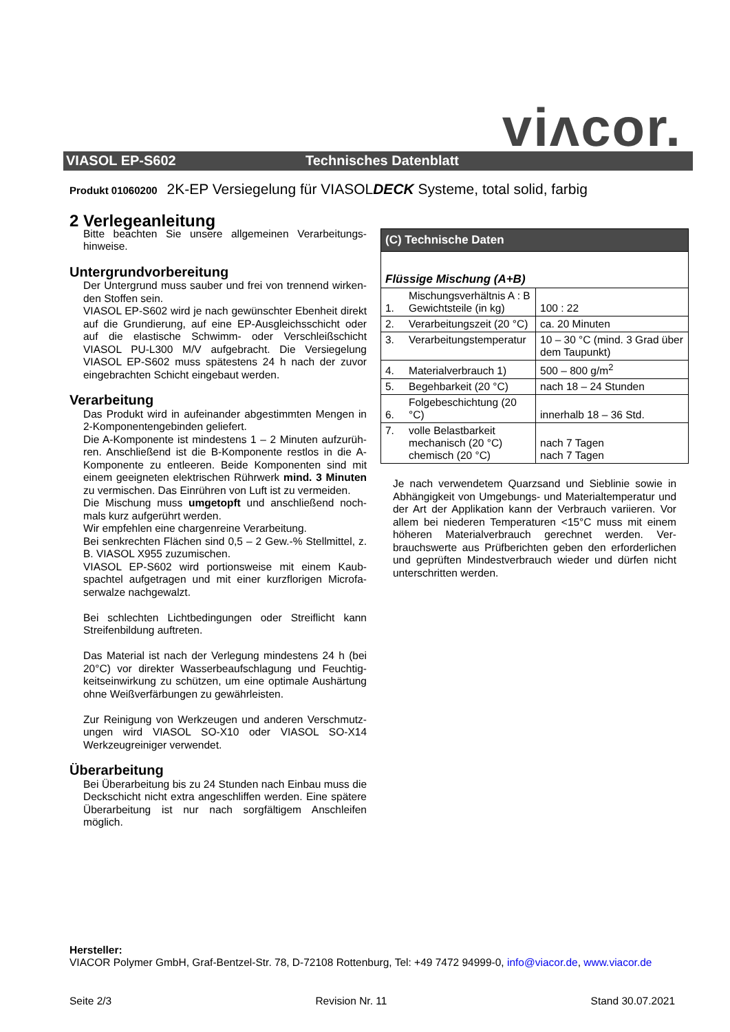viʌcor. VIASOL EP-S602 Technisches Datenblatt
Produkt 01060200 2K-EP Versiegelung für VIASOLDECK Systeme, total solid, farbig
2 Verlegeanleitung
Bitte beachten Sie unsere allgemeinen Verarbeitungs­hinweise.
Untergrundvorbereitung
Der Untergrund muss sauber und frei von trennend wirken­den Stoffen sein.
VIASOL EP-S602 wird je nach gewünschter Ebenheit di­rekt auf die Grundierung, auf eine EP-Ausgleichsschicht oder auf die elastische Schwimm- oder Verschleißschicht VIASOL PU-L300 M/V aufgebracht. Die Versiegelung VIASOL EP-S602 muss spätestens 24 h nach der zuvor eingebrachten Schicht eingebaut werden.
Verarbeitung
Das Produkt wird in aufeinander abgestimmten Mengen in 2-Komponentengebinden geliefert.
Die A-Komponente ist mindestens 1 – 2 Minuten aufzurüh­ren. Anschließend ist die B-Komponente restlos in die A-Komponente zu entleeren. Beide Komponenten sind mit einem geeigneten elektrischen Rührwerk mind. 3 Minuten zu vermischen. Das Einrühren von Luft ist zu vermeiden.
Die Mischung muss umgetopft und anschließend noch­mals kurz aufgerührt werden.
Wir empfehlen eine chargenreine Verarbeitung.
Bei senkrechten Flächen sind 0,5 – 2 Gew.-% Stellmittel, z. B. VIASOL X955 zuzumischen.
VIASOL EP-S602 wird portionsweise mit einem Kaub­spachtel aufgetragen und mit einer kurzflorigen Microfa­serwalze nachgewalzt.
Bei schlechten Lichtbedingungen oder Streiflicht kann Streifenbildung auftreten.
Das Material ist nach der Verlegung mindestens 24 h (bei 20°C) vor direkter Wasserbeaufschlagung und Feuchtig­keitseinwirkung zu schützen, um eine optimale Aushärtung ohne Weißverfärbungen zu gewährleisten.
Zur Reinigung von Werkzeugen und anderen Verschmutz­ungen wird VIASOL SO-X10 oder VIASOL SO-X14 Werkzeugreiniger verwendet.
Überarbeitung
Bei Überarbeitung bis zu 24 Stunden nach Einbau muss die Deckschicht nicht extra angeschliffen werden. Eine spätere Überarbeitung ist nur nach sorgfältigem Anschlei­fen möglich.
| (C) Technische Daten | | |
| --- | --- | --- |
| Flüssige Mischung (A+B) | | |
| 1. | Mischungsverhältnis A : B Gewichtsteile (in kg) | 100 : 22 |
| 2. | Verarbeitungszeit (20 °C) | ca. 20 Minuten |
| 3. | Verarbeitungstemperatur | 10 – 30 °C (mind. 3 Grad über dem Taupunkt) |
| 4. | Materialverbrauch 1) | 500 – 800 g/m<sup>2</sup> |
| 5. | Begehbarkeit (20 °C) | nach 18 – 24 Stunden |
| 6. | Folgebeschichtung (20 °C) | innerhalb 18 – 36 Std. |
| 7. | volle Belastbarkeit mechanisch (20 °C) chemisch (20 °C) | nach 7 Tagen nach 7 Tagen |
Je nach verwendetem Quarzsand und Sieblinie sowie in Abhängigkeit von Umgebungs- und Materialtemperatur und der Art der Applikation kann der Verbrauch variieren. Vor allem bei niederen Temperaturen <15°C muss mit ei­nem höheren Materialverbrauch gerechnet werden. Ver­brauchswerte aus Prüfberichten geben den erforderlichen und geprüften Mindestverbrauch wieder und dürfen nicht unterschritten werden.
Hersteller:
VIACOR Polymer GmbH, Graf-Bentzel-Str. 78, D-72108 Rottenburg, Tel: +49 7472 94999-0, info@viacor.de, www.viacor.de
Seite 2/3 Revision Nr. 11 Stand 30.07.2021